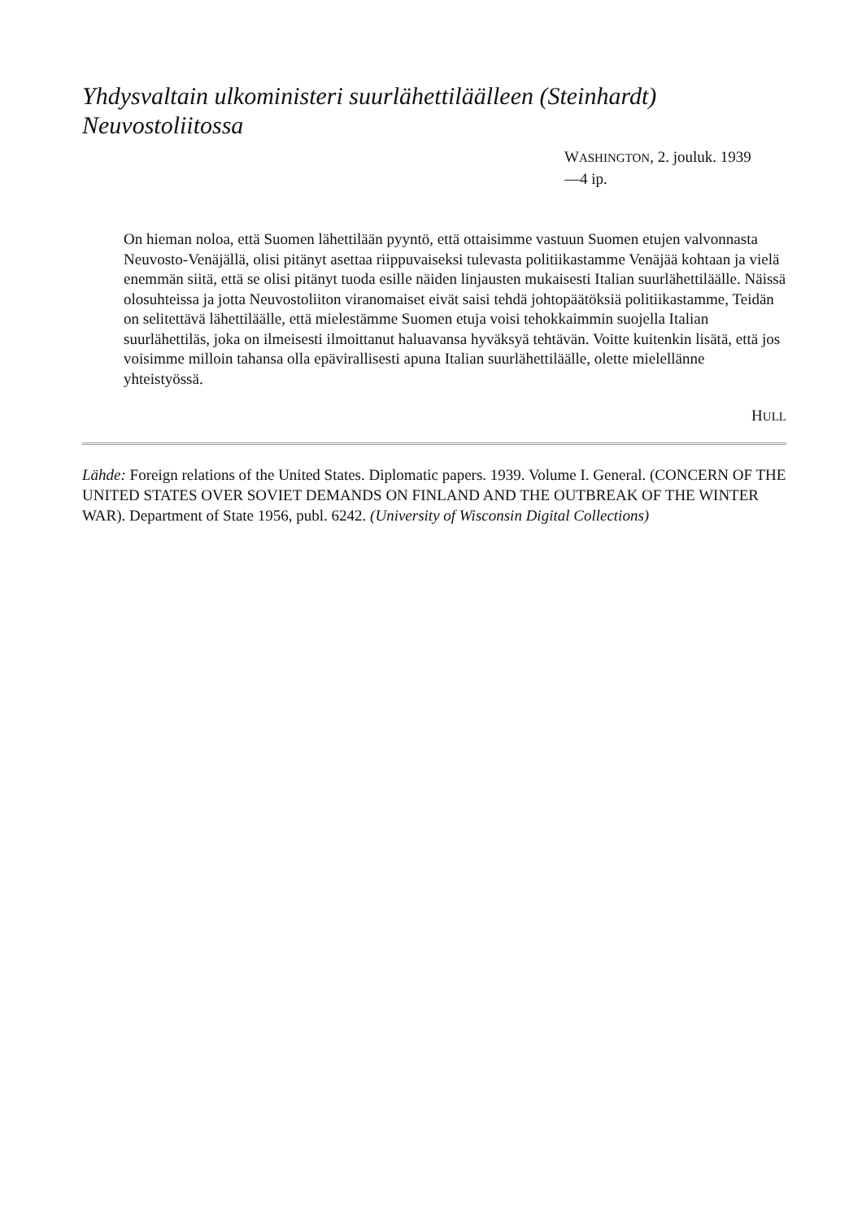Yhdysvaltain ulkoministeri suurlähettiläälleen (Steinhardt) Neuvostoliitossa
WASHINGTON, 2. jouluk. 1939
—4 ip.
On hieman noloa, että Suomen lähettilään pyyntö, että ottaisimme vastuun Suomen etujen valvonnasta Neuvosto-Venäjällä, olisi pitänyt asettaa riippuvaiseksi tulevasta politiikastamme Venäjää kohtaan ja vielä enemmän siitä, että se olisi pitänyt tuoda esille näiden linjausten mukaisesti Italian suurlähettiläälle. Näissä olosuhteissa ja jotta Neuvostoliiton viranomaiset eivät saisi tehdä johtopäätöksiä politiikastamme, Teidän on selitettävä lähettiläälle, että mielestämme Suomen etuja voisi tehokkaimmin suojella Italian suurlähettiläs, joka on ilmeisesti ilmoittanut haluavansa hyväksyä tehtävän. Voitte kuitenkin lisätä, että jos voisimme milloin tahansa olla epävirallisesti apuna Italian suurlähettiläälle, olette mielellänne yhteistyössä.
HULL
Lähde: Foreign relations of the United States. Diplomatic papers. 1939. Volume I. General. (CONCERN OF THE UNITED STATES OVER SOVIET DEMANDS ON FINLAND AND THE OUTBREAK OF THE WINTER WAR). Department of State 1956, publ. 6242. (University of Wisconsin Digital Collections)